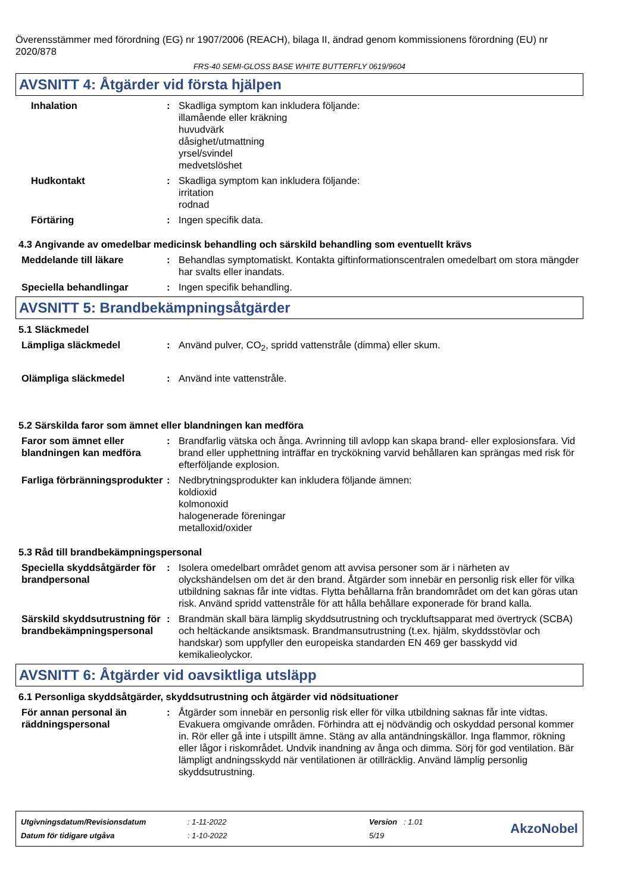Överensstämmer med förordning (EG) nr 1907/2006 (REACH), bilaga II, ändrad genom kommissionens förordning (EU) nr 2020/878
FRS-40 SEMI-GLOSS BASE WHITE BUTTERFLY 0619/9604
AVSNITT 4: Åtgärder vid första hjälpen
Inhalation : Skadliga symptom kan inkludera följande:
illamående eller kräkning
huvudvärk
dåsighet/utmattning
yrsel/svindel
medvetslöshet
Hudkontakt : Skadliga symptom kan inkludera följande:
irritation
rodnad
Förtäring : Ingen specifik data.
4.3 Angivande av omedelbar medicinsk behandling och särskild behandling som eventuellt krävs
Meddelande till läkare : Behandlas symptomatiskt. Kontakta giftinformationscentralen omedelbart om stora mängder har svalts eller inandats.
Speciella behandlingar : Ingen specifik behandling.
AVSNITT 5: Brandbekämpningsåtgärder
5.1 Släckmedel
Lämpliga släckmedel : Använd pulver, CO<sub>2</sub>, spridd vattenstråle (dimma) eller skum.
Olämpliga släckmedel : Använd inte vattenstråle.
5.2 Särskilda faror som ämnet eller blandningen kan medföra
Faror som ämnet eller blandningen kan medföra
: Brandfarlig vätska och ånga. Avrinning till avlopp kan skapa brand- eller explosionsfara. Vid brand eller upphettning inträffar en tryckökning varvid behållaren kan sprängas med risk för efterföljande explosion.
Farliga förbränningsprodukter
: Nedbrytningsprodukter kan inkludera följande ämnen:
koldioxid
kolmonoxid
halogenerade föreningar
metalloxid/oxider
5.3 Råd till brandbekämpningspersonal
Speciella skyddsåtgärder för brandpersonal
: Isolera omedelbart området genom att avvisa personer som är i närheten av olyckshändelsen om det är den brand. Åtgärder som innebär en personlig risk eller för vilka utbildning saknas får inte vidtas. Flytta behållarna från brandområdet om det kan göras utan risk. Använd spridd vattenstråle för att hålla behållare exponerade för brand kalla.
Särskild skyddsutrustning för brandbekämpningspersonal
: Brandmän skall bära lämplig skyddsutrustning och tryckluftsapparat med övertryck (SCBA) och heltäckande ansiktsmask. Brandmansutrustning (t.ex. hjälm, skyddsstövlar och handskar) som uppfyller den europeiska standarden EN 469 ger basskydd vid kemikalieolyckor.
AVSNITT 6: Åtgärder vid oavsiktliga utsläpp
6.1 Personliga skyddsåtgärder, skyddsutrustning och åtgärder vid nödsituationer
För annan personal än räddningspersonal
: Åtgärder som innebär en personlig risk eller för vilka utbildning saknas får inte vidtas. Evakuera omgivande områden. Förhindra att ej nödvändig och oskyddad personal kommer in. Rör eller gå inte i utspillt ämne. Stäng av alla antändningskällor. Inga flammor, rökning eller lågor i riskområdet. Undvik inandning av ånga och dimma. Sörj för god ventilation. Bär lämpligt andningsskydd när ventilationen är otillräcklig. Använd lämplig personlig skyddsutrustning.
| Utgivningsdatum/Revisionsdatum | : 1-11-2022 | Version : 1.01 |
| Datum för tidigare utgåva | : 1-10-2022 | 5/19 |
AkzoNobel